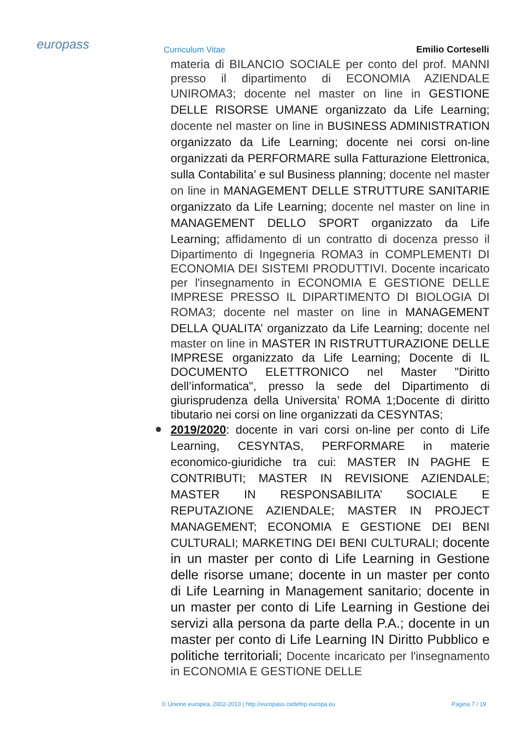europass Curriculum Vitae Emilio Corteselli
materia di BILANCIO SOCIALE per conto del prof. MANNI presso il dipartimento di ECONOMIA AZIENDALE UNIROMA3; docente nel master on line in GESTIONE DELLE RISORSE UMANE organizzato da Life Learning; docente nel master on line in BUSINESS ADMINISTRATION organizzato da Life Learning; docente nei corsi on-line organizzati da PERFORMARE sulla Fatturazione Elettronica, sulla Contabilita’ e sul Business planning; docente nel master on line in MANAGEMENT DELLE STRUTTURE SANITARIE organizzato da Life Learning; docente nel master on line in MANAGEMENT DELLO SPORT organizzato da Life Learning; affidamento di un contratto di docenza presso il Dipartimento di Ingegneria ROMA3 in COMPLEMENTI DI ECONOMIA DEI SISTEMI PRODUTTIVI. Docente incaricato per l'insegnamento in ECONOMIA E GESTIONE DELLE IMPRESE PRESSO IL DIPARTIMENTO DI BIOLOGIA DI ROMA3; docente nel master on line in MANAGEMENT DELLA QUALITA’ organizzato da Life Learning; docente nel master on line in MASTER IN RISTRUTTURAZIONE DELLE IMPRESE organizzato da Life Learning; Docente di IL DOCUMENTO ELETTRONICO nel Master "Diritto dell’informatica", presso la sede del Dipartimento di giurisprudenza della Universita’ ROMA 1;Docente di diritto tibutario nei corsi on line organizzati da CESYNTAS;
● 2019/2020: docente in vari corsi on-line per conto di Life Learning, CESYNTAS, PERFORMARE in materie economico-giuridiche tra cui: MASTER IN PAGHE E CONTRIBUTI; MASTER IN REVISIONE AZIENDALE; MASTER IN RESPONSABILITA’ SOCIALE E REPUTAZIONE AZIENDALE; MASTER IN PROJECT MANAGEMENT; ECONOMIA E GESTIONE DEI BENI CULTURALI; MARKETING DEI BENI CULTURALI; docente in un master per conto di Life Learning in Gestione delle risorse umane; docente in un master per conto di Life Learning in Management sanitario; docente in un master per conto di Life Learning in Gestione dei servizi alla persona da parte della P.A.; docente in un master per conto di Life Learning IN Diritto Pubblico e politiche territoriali; Docente incaricato per l'insegnamento in ECONOMIA E GESTIONE DELLE
© Unione europea, 2002-2013 | http://europass.cedefop.europa.eu Pagina 7 / 19